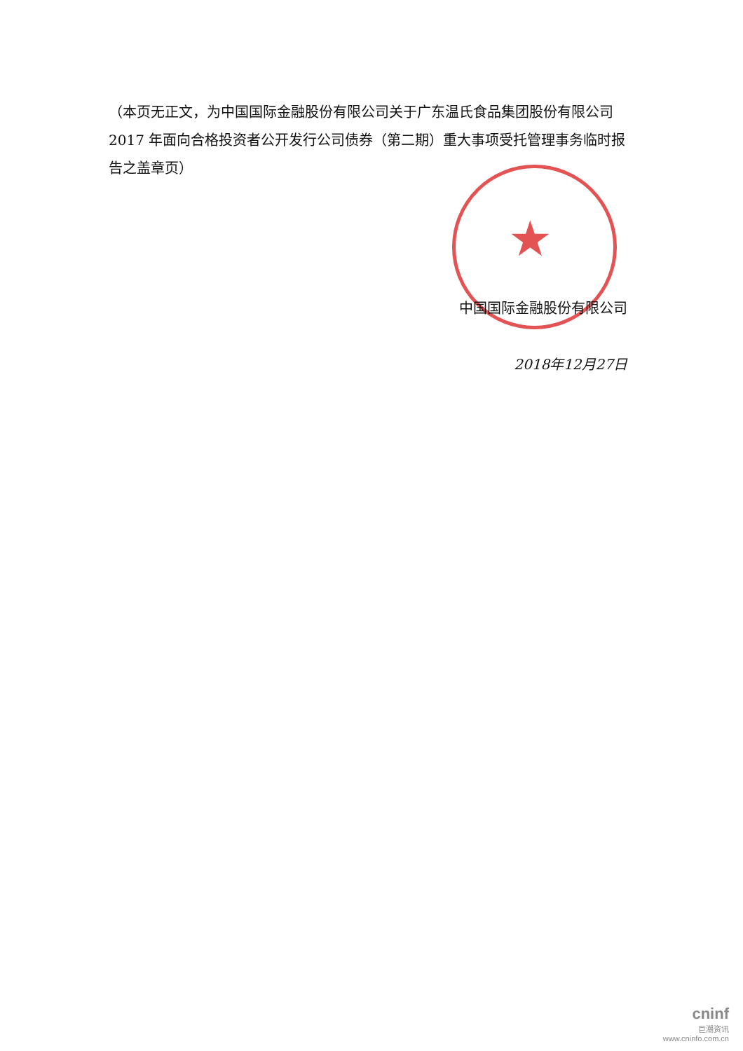★
（本页无正文，为中国国际金融股份有限公司关于广东温氏食品集团股份有限公司 2017 年面向合格投资者公开发行公司债券（第二期）重大事项受托管理事务临时报告之盖章页）
中国国际金融股份有限公司
2018年12月27日
cninf
巨潮资讯
www.cninfo.com.cn